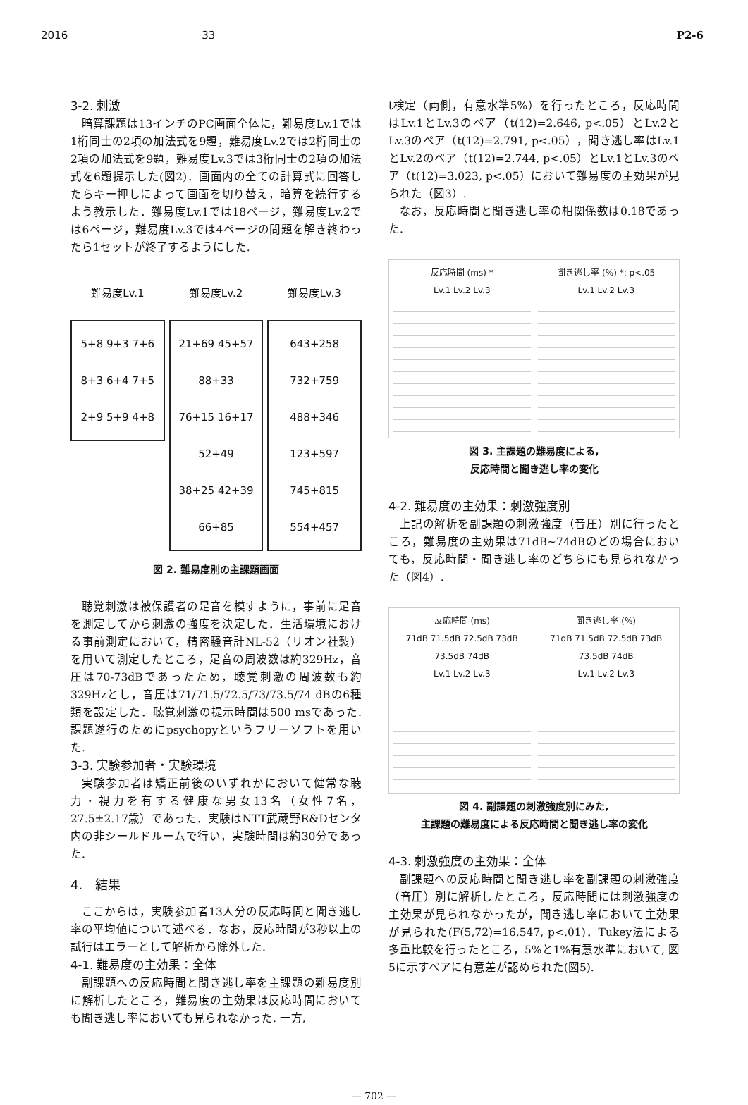2016 33 P2-6
3-2. 刺激
暗算課題は13インチのPC画面全体に，難易度Lv.1では1桁同士の2項の加法式を9題，難易度Lv.2では2桁同士の2項の加法式を9題，難易度Lv.3では3桁同士の2項の加法式を6題提示した(図2)．画面内の全ての計算式に回答したらキー押しによって画面を切り替え，暗算を続行するよう教示した．難易度Lv.1では18ページ，難易度Lv.2では6ページ，難易度Lv.3では4ページの問題を解き終わったら1セットが終了するようにした.
難易度Lv.1
5+8 9+3 7+6
8+3 6+4 7+5
2+9 5+9 4+8
難易度Lv.2
21+69 45+57 88+33
76+15 16+17 52+49
38+25 42+39 66+85
難易度Lv.3
643+258 732+759
488+346 123+597
745+815 554+457
図 2. 難易度別の主課題画面
聴覚刺激は被保護者の足音を模すように，事前に足音を測定してから刺激の強度を決定した．生活環境における事前測定において，精密騒音計NL-52（リオン社製）を用いて測定したところ，足音の周波数は約329Hz，音圧は70-73dBであったため，聴覚刺激の周波数も約329Hzとし，音圧は71/71.5/72.5/73/73.5/74 dBの6種類を設定した．聴覚刺激の提示時間は500 msであった. 課題遂行のためにpsychopyというフリーソフトを用いた.
3-3. 実験参加者・実験環境
実験参加者は矯正前後のいずれかにおいて健常な聴力・視力を有する健康な男女13名（女性7名，27.5±2.17歳）であった．実験はNTT武蔵野R&Dセンタ内の非シールドルームで行い，実験時間は約30分であった.
4.　結果
ここからは，実験参加者13人分の反応時間と聞き逃し率の平均値について述べる．なお，反応時間が3秒以上の試行はエラーとして解析から除外した.
4-1. 難易度の主効果：全体
副課題への反応時間と聞き逃し率を主課題の難易度別に解析したところ，難易度の主効果は反応時間においても聞き逃し率においても見られなかった. 一方,
t検定（両側，有意水準5%）を行ったところ，反応時間はLv.1とLv.3のペア（t(12)=2.646, p<.05）とLv.2とLv.3のペア（t(12)=2.791, p<.05），聞き逃し率はLv.1とLv.2のペア（t(12)=2.744, p<.05）とLv.1とLv.3のペア（t(12)=3.023, p<.05）において難易度の主効果が見られた（図3）.
なお，反応時間と聞き逃し率の相関係数は0.18であった.
反応時間 (ms) *
Lv.1 Lv.2 Lv.3
聞き逃し率 (%) *: p<.05
Lv.1 Lv.2 Lv.3
図 3. 主課題の難易度による,
反応時間と聞き逃し率の変化
4-2. 難易度の主効果：刺激強度別
上記の解析を副課題の刺激強度（音圧）別に行ったところ，難易度の主効果は71dB~74dBのどの場合においても，反応時間・聞き逃し率のどちらにも見られなかった（図4）.
反応時間 (ms)
71dB 71.5dB 72.5dB 73dB 73.5dB 74dB
Lv.1 Lv.2 Lv.3
聞き逃し率 (%)
71dB 71.5dB 72.5dB 73dB 73.5dB 74dB
Lv.1 Lv.2 Lv.3
図 4. 副課題の刺激強度別にみた,
主課題の難易度による反応時間と聞き逃し率の変化
4-3. 刺激強度の主効果：全体
副課題への反応時間と聞き逃し率を副課題の刺激強度（音圧）別に解析したところ，反応時間には刺激強度の主効果が見られなかったが，聞き逃し率において主効果が見られた(F(5,72)=16.547, p<.01)．Tukey法による多重比較を行ったところ，5%と1%有意水準において, 図5に示すペアに有意差が認められた(図5).
— 702 —